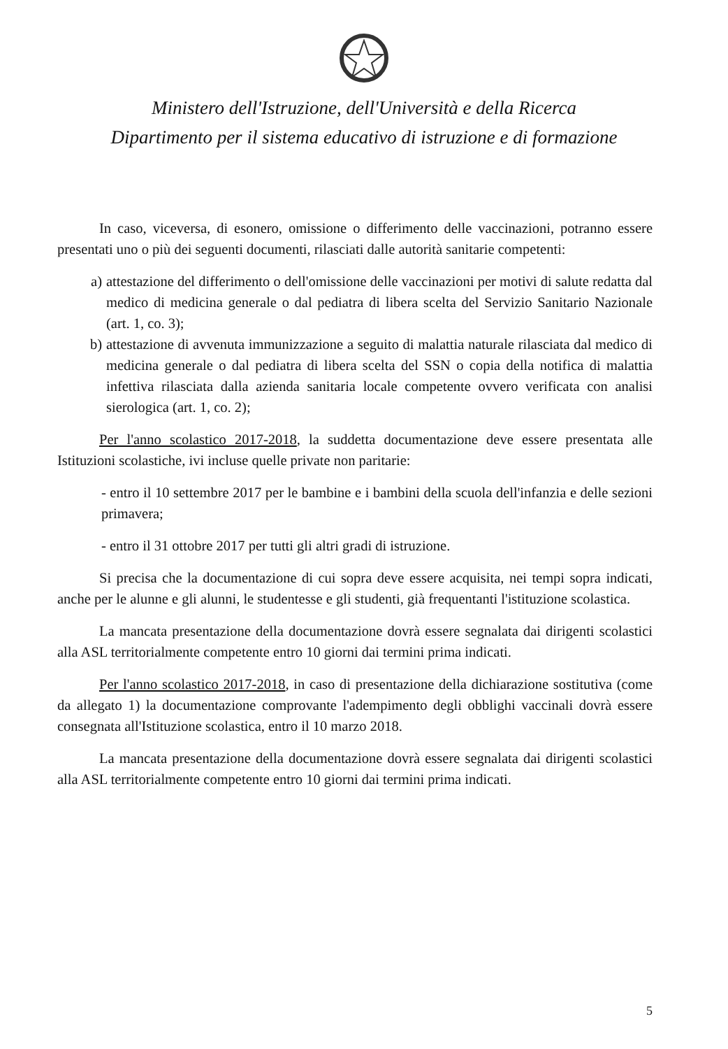Ministero dell'Istruzione, dell'Università e della Ricerca
Dipartimento per il sistema educativo di istruzione e di formazione
In caso, viceversa, di esonero, omissione o differimento delle vaccinazioni, potranno essere presentati uno o più dei seguenti documenti, rilasciati dalle autorità sanitarie competenti:
a) attestazione del differimento o dell'omissione delle vaccinazioni per motivi di salute redatta dal medico di medicina generale o dal pediatra di libera scelta del Servizio Sanitario Nazionale (art. 1, co. 3);
b) attestazione di avvenuta immunizzazione a seguito di malattia naturale rilasciata dal medico di medicina generale o dal pediatra di libera scelta del SSN o copia della notifica di malattia infettiva rilasciata dalla azienda sanitaria locale competente ovvero verificata con analisi sierologica (art. 1, co. 2);
Per l'anno scolastico 2017-2018, la suddetta documentazione deve essere presentata alle Istituzioni scolastiche, ivi incluse quelle private non paritarie:
- entro il 10 settembre 2017 per le bambine e i bambini della scuola dell'infanzia e delle sezioni primavera;
- entro il 31 ottobre 2017 per tutti gli altri gradi di istruzione.
Si precisa che la documentazione di cui sopra deve essere acquisita, nei tempi sopra indicati, anche per le alunne e gli alunni, le studentesse e gli studenti, già frequentanti l'istituzione scolastica.
La mancata presentazione della documentazione dovrà essere segnalata dai dirigenti scolastici alla ASL territorialmente competente entro 10 giorni dai termini prima indicati.
Per l'anno scolastico 2017-2018, in caso di presentazione della dichiarazione sostitutiva (come da allegato 1) la documentazione comprovante l'adempimento degli obblighi vaccinali dovrà essere consegnata all'Istituzione scolastica, entro il 10 marzo 2018.
La mancata presentazione della documentazione dovrà essere segnalata dai dirigenti scolastici alla ASL territorialmente competente entro 10 giorni dai termini prima indicati.
5